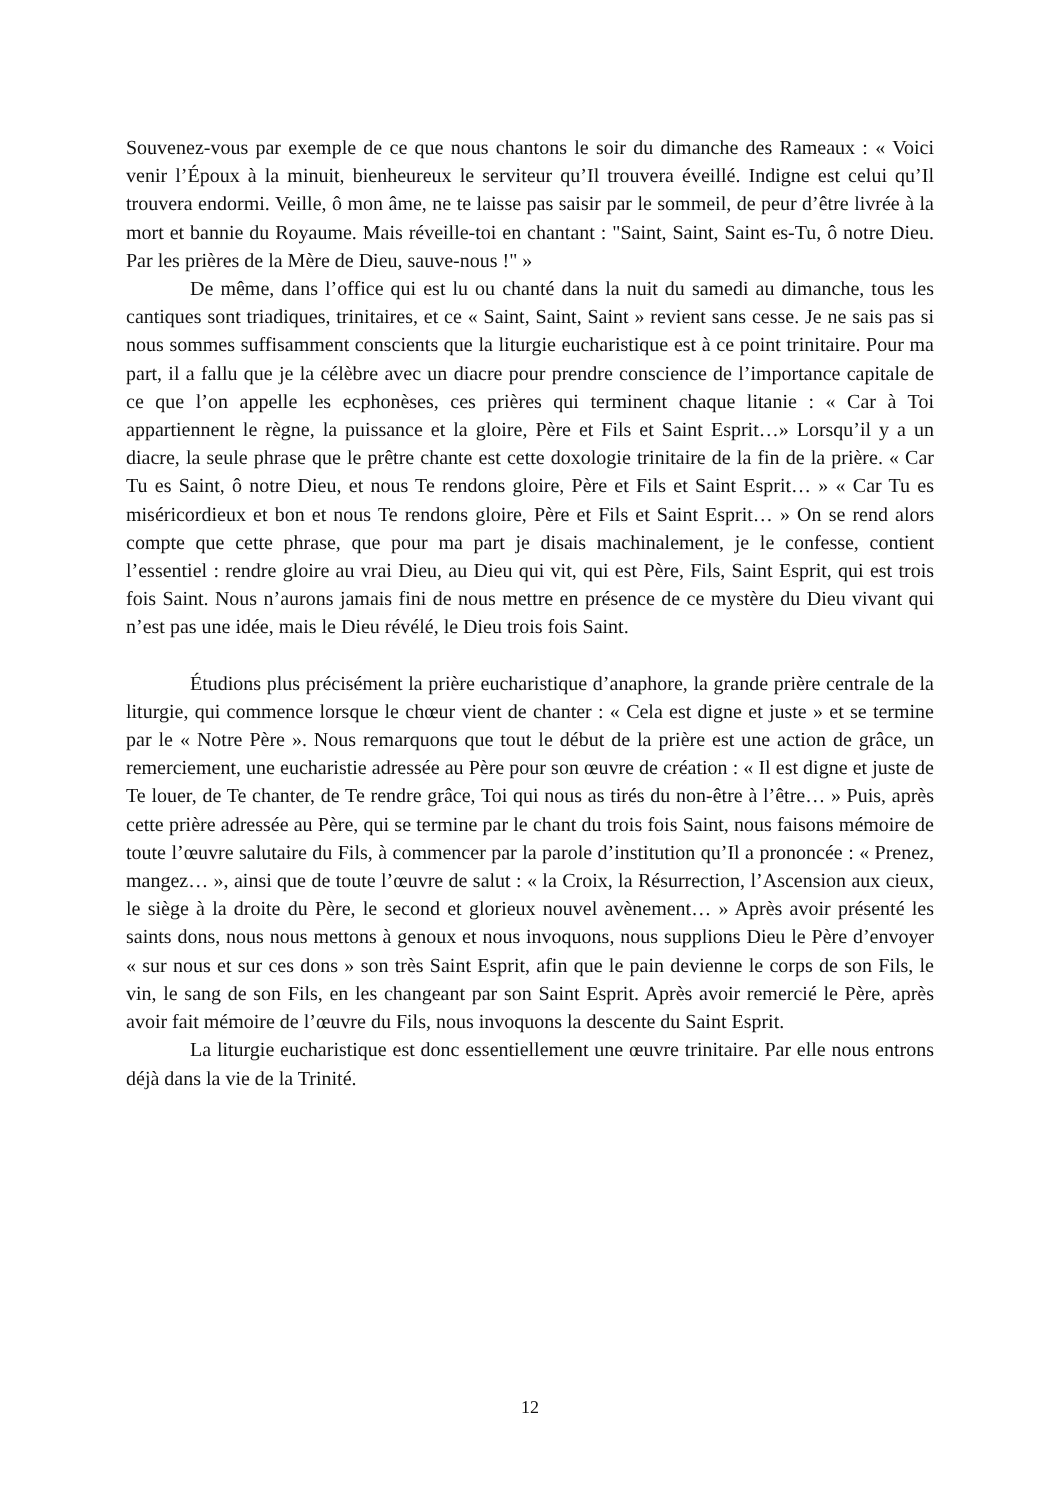Souvenez-vous par exemple de ce que nous chantons le soir du dimanche des Rameaux : « Voici venir l’Époux à la minuit, bienheureux le serviteur qu’Il trouvera éveillé. Indigne est celui qu’Il trouvera endormi. Veille, ô mon âme, ne te laisse pas saisir par le sommeil, de peur d’être livrée à la mort et bannie du Royaume. Mais réveille-toi en chantant : "Saint, Saint, Saint es-Tu, ô notre Dieu. Par les prières de la Mère de Dieu, sauve-nous !" »
De même, dans l’office qui est lu ou chanté dans la nuit du samedi au dimanche, tous les cantiques sont triadiques, trinitaires, et ce « Saint, Saint, Saint » revient sans cesse. Je ne sais pas si nous sommes suffisamment conscients que la liturgie eucharistique est à ce point trinitaire. Pour ma part, il a fallu que je la célèbre avec un diacre pour prendre conscience de l’importance capitale de ce que l’on appelle les ecphonèses, ces prières qui terminent chaque litanie : « Car à Toi appartiennent le règne, la puissance et la gloire, Père et Fils et Saint Esprit…» Lorsqu’il y a un diacre, la seule phrase que le prêtre chante est cette doxologie trinitaire de la fin de la prière. « Car Tu es Saint, ô notre Dieu, et nous Te rendons gloire, Père et Fils et Saint Esprit… » « Car Tu es miséricordieux et bon et nous Te rendons gloire, Père et Fils et Saint Esprit… » On se rend alors compte que cette phrase, que pour ma part je disais machinalement, je le confesse, contient l’essentiel : rendre gloire au vrai Dieu, au Dieu qui vit, qui est Père, Fils, Saint Esprit, qui est trois fois Saint. Nous n’aurons jamais fini de nous mettre en présence de ce mystère du Dieu vivant qui n’est pas une idée, mais le Dieu révélé, le Dieu trois fois Saint.
Étudions plus précisément la prière eucharistique d’anaphore, la grande prière centrale de la liturgie, qui commence lorsque le chœur vient de chanter : « Cela est digne et juste » et se termine par le « Notre Père ». Nous remarquons que tout le début de la prière est une action de grâce, un remerciement, une eucharistie adressée au Père pour son œuvre de création : « Il est digne et juste de Te louer, de Te chanter, de Te rendre grâce, Toi qui nous as tirés du non-être à l’être… » Puis, après cette prière adressée au Père, qui se termine par le chant du trois fois Saint, nous faisons mémoire de toute l’œuvre salutaire du Fils, à commencer par la parole d’institution qu’Il a prononcée : « Prenez, mangez… », ainsi que de toute l’œuvre de salut : « la Croix, la Résurrection, l’Ascension aux cieux, le siège à la droite du Père, le second et glorieux nouvel avènement… » Après avoir présenté les saints dons, nous nous mettons à genoux et nous invoquons, nous supplions Dieu le Père d’envoyer « sur nous et sur ces dons » son très Saint Esprit, afin que le pain devienne le corps de son Fils, le vin, le sang de son Fils, en les changeant par son Saint Esprit. Après avoir remercié le Père, après avoir fait mémoire de l’œuvre du Fils, nous invoquons la descente du Saint Esprit.
La liturgie eucharistique est donc essentiellement une œuvre trinitaire. Par elle nous entrons déjà dans la vie de la Trinité.
12